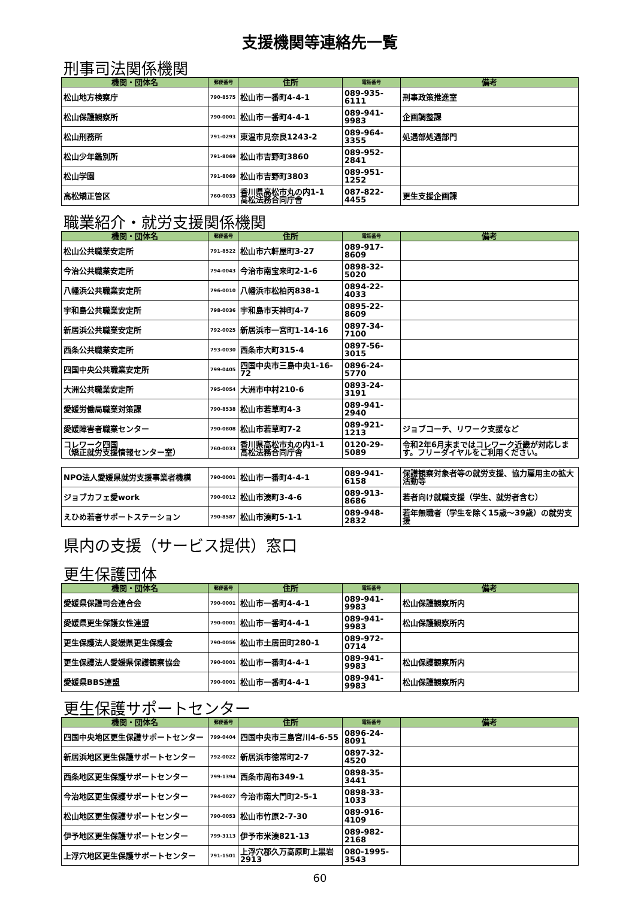支援機関等連絡先一覧
刑事司法関係機関
| 機関・団体名 | 郵便番号 | 住所 | 電話番号 | 備考 |
| --- | --- | --- | --- | --- |
| 松山地方検察庁 | 790-8575 | 松山市一番町4-4-1 | 089-935-6111 | 刑事政策推進室 |
| 松山保護観察所 | 790-0001 | 松山市一番町4-4-1 | 089-941-9983 | 企画調整課 |
| 松山刑務所 | 791-0293 | 東温市見奈良1243-2 | 089-964-3355 | 処遇部処遇部門 |
| 松山少年鑑別所 | 791-8069 | 松山市吉野町3860 | 089-952-2841 | |
| 松山学園 | 791-8069 | 松山市吉野町3803 | 089-951-1252 | |
| 高松矯正管区 | 760-0033 | 香川県高松市丸の内1-1 高松法務合同庁舎 | 087-822-4455 | 更生支援企画課 |
職業紹介・就労支援関係機関
| 機関・団体名 | 郵便番号 | 住所 | 電話番号 | 備考 |
| --- | --- | --- | --- | --- |
| 松山公共職業安定所 | 791-8522 | 松山市六軒屋町3-27 | 089-917-8609 | |
| 今治公共職業安定所 | 794-0043 | 今治市南宝来町2-1-6 | 0898-32-5020 | |
| 八幡浜公共職業安定所 | 796-0010 | 八幡浜市松柏丙838-1 | 0894-22-4033 | |
| 宇和島公共職業安定所 | 798-0036 | 宇和島市天神町4-7 | 0895-22-8609 | |
| 新居浜公共職業安定所 | 792-0025 | 新居浜市一宮町1-14-16 | 0897-34-7100 | |
| 西条公共職業安定所 | 793-0030 | 西条市大町315-4 | 0897-56-3015 | |
| 四国中央公共職業安定所 | 799-0405 | 四国中央市三島中央1-16-72 | 0896-24-5770 | |
| 大洲公共職業安定所 | 795-0054 | 大洲市中村210-6 | 0893-24-3191 | |
| 愛媛労働局職業対策課 | 790-8538 | 松山市若草町4-3 | 089-941-2940 | |
| 愛媛障害者職業センター | 790-0808 | 松山市若草町7-2 | 089-921-1213 | ジョブコーチ、リワーク支援など |
| コレワーク四国 （矯正就労支援情報センター室） | 760-0033 | 香川県高松市丸の内1-1 高松法務合同庁舎 | 0120-29-5089 | 令和2年6月末まではコレワーク近畿が対応します。フリーダイヤルをご利用ください。 |
| NPO法人愛媛県就労支援事業者機構 | 790-0001 | 松山市一番町4-4-1 | 089-941-6158 | 保護観察対象者等の就労支援、協力雇用主の拡大活動等 |
| ジョブカフェ愛work | 790-0012 | 松山市湊町3-4-6 | 089-913-8686 | 若者向け就職支援（学生、就労者含む） |
| えひめ若者サポートステーション | 790-8587 | 松山市湊町5-1-1 | 089-948-2832 | 若年無職者（学生を除く15歳～39歳）の就労支援 |
県内の支援（サービス提供）窓口
更生保護団体
| 機関・団体名 | 郵便番号 | 住所 | 電話番号 | 備考 |
| --- | --- | --- | --- | --- |
| 愛媛県保護司会連合会 | 790-0001 | 松山市一番町4-4-1 | 089-941-9983 | 松山保護観察所内 |
| 愛媛県更生保護女性連盟 | 790-0001 | 松山市一番町4-4-1 | 089-941-9983 | 松山保護観察所内 |
| 更生保護法人愛媛県更生保護会 | 790-0056 | 松山市土居田町280-1 | 089-972-0714 | |
| 更生保護法人愛媛県保護観察協会 | 790-0001 | 松山市一番町4-4-1 | 089-941-9983 | 松山保護観察所内 |
| 愛媛県BBS連盟 | 790-0001 | 松山市一番町4-4-1 | 089-941-9983 | 松山保護観察所内 |
更生保護サポートセンター
| 機関・団体名 | 郵便番号 | 住所 | 電話番号 | 備考 |
| --- | --- | --- | --- | --- |
| 四国中央地区更生保護サポートセンター | 799-0404 | 四国中央市三島宮川4-6-55 | 0896-24-8091 | |
| 新居浜地区更生保護サポートセンター | 792-0022 | 新居浜市徳常町2-7 | 0897-32-4520 | |
| 西条地区更生保護サポートセンター | 799-1394 | 西条市周布349-1 | 0898-35-3441 | |
| 今治地区更生保護サポートセンター | 794-0027 | 今治市南大門町2-5-1 | 0898-33-1033 | |
| 松山地区更生保護サポートセンター | 790-0053 | 松山市竹原2-7-30 | 089-916-4109 | |
| 伊予地区更生保護サポートセンター | 799-3113 | 伊予市米湊821-13 | 089-982-2168 | |
| 上浮穴地区更生保護サポートセンター | 791-1501 | 上浮穴郡久万高原町上黒岩2913 | 080-1995-3543 | |
60